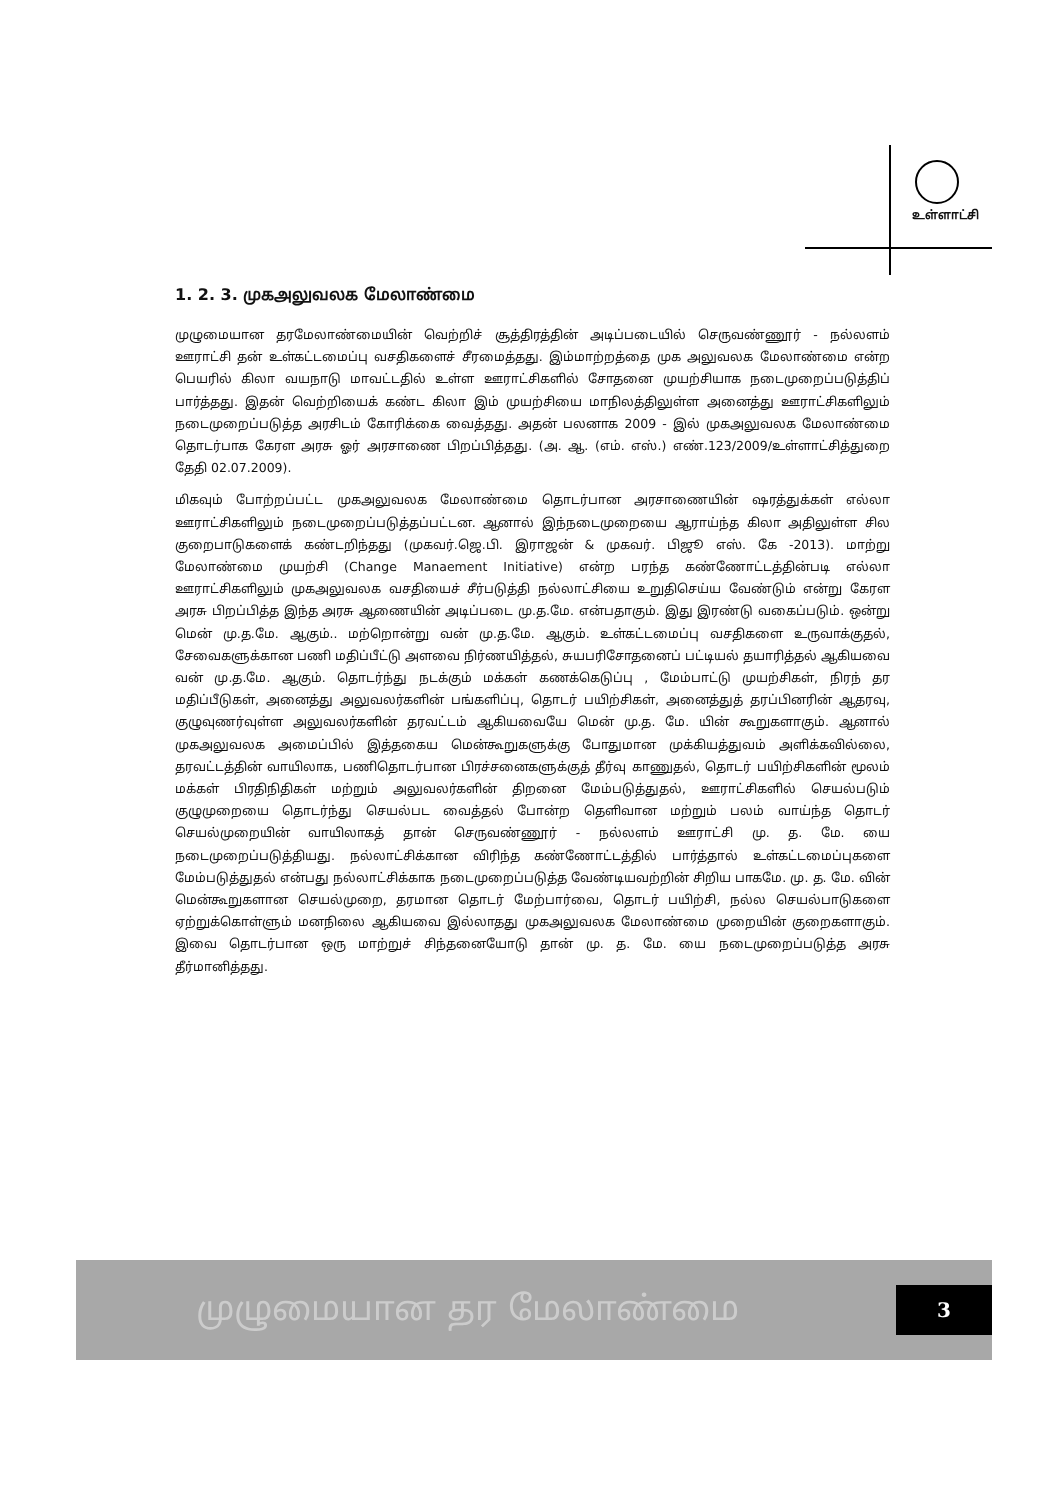உள்ளாட்சி
1. 2. 3. முகஅலுவலக மேலாண்மை
முழுமையான தரமேலாண்மையின் வெற்றிச் சூத்திரத்தின் அடிப்படையில் செருவண்ணூர் - நல்லளம் ஊராட்சி தன் உள்கட்டமைப்பு வசதிகளைச் சீரமைத்தது. இம்மாற்றத்தை முக அலுவலக மேலாண்மை என்ற பெயரில் கிலா வயநாடு மாவட்டதில் உள்ள ஊராட்சிகளில் சோதனை முயற்சியாக நடைமுறைப்படுத்திப் பார்த்தது. இதன் வெற்றியைக் கண்ட கிலா இம் முயற்சியை மாநிலத்திலுள்ள அனைத்து ஊராட்சிகளிலும் நடைமுறைப்படுத்த அரசிடம் கோரிக்கை வைத்தது. அதன் பலனாக 2009 - இல் முகஅலுவலக மேலாண்மை தொடர்பாக கேரள அரசு ஓர் அரசாணை பிறப்பித்தது. (அ. ஆ. (எம். எஸ்.) எண்.123/2009/உள்ளாட்சித்துறை தேதி 02.07.2009).
மிகவும் போற்றப்பட்ட முகஅலுவலக மேலாண்மை தொடர்பான அரசாணையின் ஷரத்துக்கள் எல்லா ஊராட்சிகளிலும் நடைமுறைப்படுத்தப்பட்டன. ஆனால் இந்நடைமுறையை ஆராய்ந்த கிலா அதிலுள்ள சில குறைபாடுகளைக் கண்டறிந்தது (முகவர்.ஜெ.பி. இராஜன் & முகவர். பிஜூ எஸ். கே -2013). மாற்று மேலாண்மை முயற்சி (Change Manaement Initiative) என்ற பரந்த கண்ணோட்டத்தின்படி எல்லா ஊராட்சிகளிலும் முகஅலுவலக வசதியைச் சீர்படுத்தி நல்லாட்சியை உறுதிசெய்ய வேண்டும் என்று கேரள அரசு பிறப்பித்த இந்த அரசு ஆணையின் அடிப்படை மு.த.மே. என்பதாகும். இது இரண்டு வகைப்படும். ஒன்று மென் மு.த.மே. ஆகும்.. மற்றொன்று வன் மு.த.மே. ஆகும். உள்கட்டமைப்பு வசதிகளை உருவாக்குதல், சேவைகளுக்கான பணி மதிப்பீட்டு அளவை நிர்ணயித்தல், சுயபரிசோதனைப் பட்டியல் தயாரித்தல் ஆகியவை வன் மு.த.மே. ஆகும். தொடர்ந்து நடக்கும் மக்கள் கணக்கெடுப்பு , மேம்பாட்டு முயற்சிகள், நிரந் தர மதிப்பீடுகள், அனைத்து அலுவலர்களின் பங்களிப்பு, தொடர் பயிற்சிகள், அனைத்துத் தரப்பினரின் ஆதரவு, குழுவுணர்வுள்ள அலுவலர்களின் தரவட்டம் ஆகியவையே மென் மு.த. மே. யின் கூறுகளாகும். ஆனால் முகஅலுவலக அமைப்பில் இத்தகைய மென்கூறுகளுக்கு போதுமான முக்கியத்துவம் அளிக்கவில்லை, தரவட்டத்தின் வாயிலாக, பணிதொடர்பான பிரச்சனைகளுக்குத் தீர்வு காணுதல், தொடர் பயிற்சிகளின் மூலம் மக்கள் பிரதிநிதிகள் மற்றும் அலுவலர்களின் திறனை மேம்படுத்துதல், ஊராட்சிகளில் செயல்படும் குழுமுறையை தொடர்ந்து செயல்பட வைத்தல் போன்ற தெளிவான மற்றும் பலம் வாய்ந்த தொடர் செயல்முறையின் வாயிலாகத் தான் செருவண்ணூர் - நல்லளம் ஊராட்சி மு. த. மே. யை நடைமுறைப்படுத்தியது. நல்லாட்சிக்கான விரிந்த கண்ணோட்டத்தில் பார்த்தால் உள்கட்டமைப்புகளை மேம்படுத்துதல் என்பது நல்லாட்சிக்காக நடைமுறைப்படுத்த வேண்டியவற்றின் சிறிய பாகமே. மு. த. மே. வின் மென்கூறுகளான செயல்முறை, தரமான தொடர் மேற்பார்வை, தொடர் பயிற்சி, நல்ல செயல்பாடுகளை ஏற்றுக்கொள்ளும் மனநிலை ஆகியவை இல்லாதது முகஅலுவலக மேலாண்மை முறையின் குறைகளாகும். இவை தொடர்பான ஒரு மாற்றுச் சிந்தனையோடு தான் மு. த. மே. யை நடைமுறைப்படுத்த அரசு தீர்மானித்தது.
முழுமையான தர மேலாண்மை
3